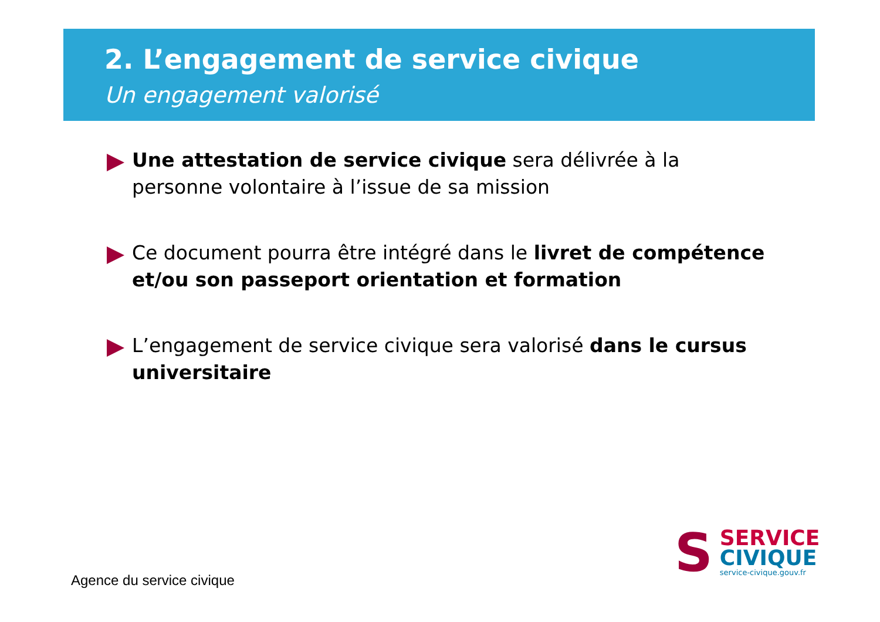2. L’engagement de service civique
Un engagement valorisé
Une attestation de service civique sera délivrée à la personne volontaire à l’issue de sa mission
Ce document pourra être intégré dans le livret de compétence et/ou son passeport orientation et formation
L’engagement de service civique sera valorisé dans le cursus universitaire
Agence du service civique
S
SERVICE
CIVIQUE
service-civique.gouv.fr